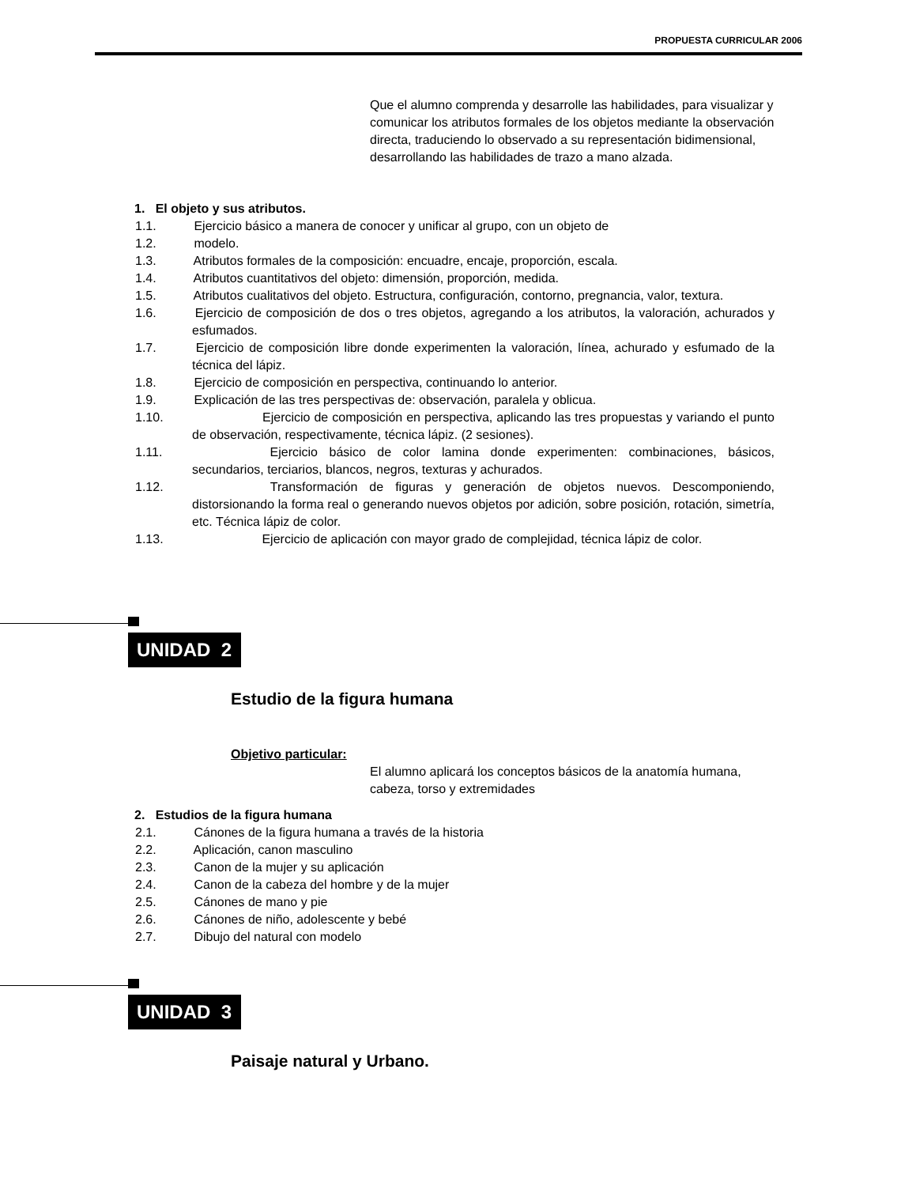PROPUESTA CURRICULAR 2006
Que el alumno comprenda y desarrolle las habilidades, para visualizar y comunicar los atributos formales de los objetos mediante la observación directa, traduciendo lo observado a su representación bidimensional, desarrollando las habilidades de trazo a mano alzada.
1. El objeto y sus atributos.
1.1. Ejercicio básico a manera de conocer y unificar al grupo, con un objeto de
1.2. modelo.
1.3. Atributos formales de la composición: encuadre, encaje, proporción, escala.
1.4. Atributos cuantitativos del objeto: dimensión, proporción, medida.
1.5. Atributos cualitativos del objeto. Estructura, configuración, contorno, pregnancia, valor, textura.
1.6. Ejercicio de composición de dos o tres objetos, agregando a los atributos, la valoración, achurados y esfumados.
1.7. Ejercicio de composición libre donde experimenten la valoración, línea, achurado y esfumado de la técnica del lápiz.
1.8. Ejercicio de composición en perspectiva, continuando lo anterior.
1.9. Explicación de las tres perspectivas de: observación, paralela y oblicua.
1.10. Ejercicio de composición en perspectiva, aplicando las tres propuestas y variando el punto de observación, respectivamente, técnica lápiz. (2 sesiones).
1.11. Ejercicio básico de color lamina donde experimenten: combinaciones, básicos, secundarios, terciarios, blancos, negros, texturas y achurados.
1.12. Transformación de figuras y generación de objetos nuevos. Descomponiendo, distorsionando la forma real o generando nuevos objetos por adición, sobre posición, rotación, simetría, etc. Técnica lápiz de color.
1.13. Ejercicio de aplicación con mayor grado de complejidad, técnica lápiz de color.
UNIDAD 2
Estudio de la figura humana
Objetivo particular:
El alumno aplicará los conceptos básicos de la anatomía humana, cabeza, torso y extremidades
2. Estudios de la figura humana
2.1. Cánones de la figura humana a través de la historia
2.2. Aplicación, canon masculino
2.3. Canon de la mujer y su aplicación
2.4. Canon de la cabeza del hombre y de la mujer
2.5. Cánones de mano y pie
2.6. Cánones de niño, adolescente y bebé
2.7. Dibujo del natural con modelo
UNIDAD 3
Paisaje natural y Urbano.